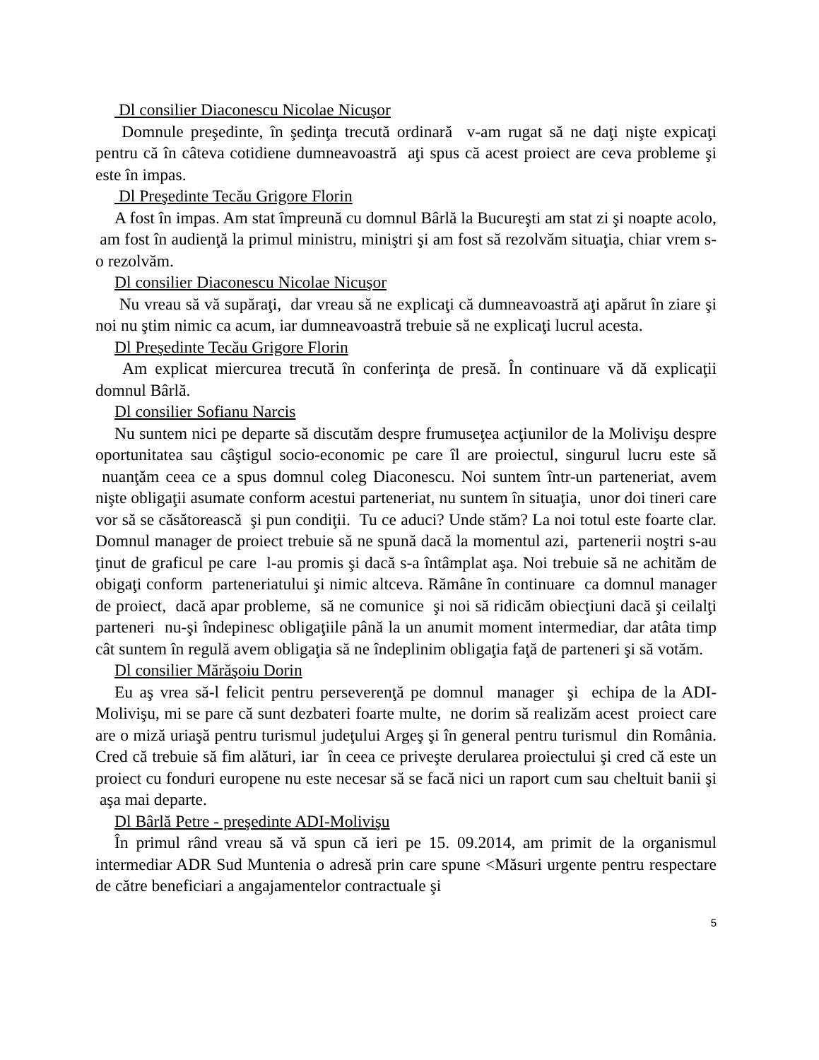Dl consilier Diaconescu Nicolae Nicuşor
Domnule preşedinte, în şedinţa trecută ordinară v-am rugat să ne daţi nişte expicaţi pentru că în câteva cotidiene dumneavoastră aţi spus că acest proiect are ceva probleme şi este în impas.
Dl Preşedinte Tecău Grigore Florin
A fost în impas. Am stat împreună cu domnul Bârlă la Bucureşti am stat zi şi noapte acolo, am fost în audienţă la primul ministru, miniştri şi am fost să rezolvăm situaţia, chiar vrem s-o rezolvăm.
Dl consilier Diaconescu Nicolae Nicuşor
Nu vreau să vă supăraţi, dar vreau să ne explicaţi că dumneavoastră aţi apărut în ziare şi noi nu ştim nimic ca acum, iar dumneavoastră trebuie să ne explicaţi lucrul acesta.
Dl Preşedinte Tecău Grigore Florin
Am explicat miercurea trecută în conferinţa de presă. În continuare vă dă explicaţii domnul Bârlă.
Dl consilier Sofianu Narcis
Nu suntem nici pe departe să discutăm despre frumuseţea acţiunilor de la Molivişu despre oportunitatea sau câştigul socio-economic pe care îl are proiectul, singurul lucru este să nuanţăm ceea ce a spus domnul coleg Diaconescu. Noi suntem într-un parteneriat, avem nişte obligaţii asumate conform acestui parteneriat, nu suntem în situaţia, unor doi tineri care vor să se căsătorească şi pun condiţii. Tu ce aduci? Unde stăm? La noi totul este foarte clar. Domnul manager de proiect trebuie să ne spună dacă la momentul azi, partenerii noştri s-au ţinut de graficul pe care l-au promis şi dacă s-a întâmplat aşa. Noi trebuie să ne achităm de obigaţi conform parteneriatului şi nimic altceva. Rămâne în continuare ca domnul manager de proiect, dacă apar probleme, să ne comunice şi noi să ridicăm obiecţiuni dacă şi ceilalţi parteneri nu-şi îndepinesc obligaţiile până la un anumit moment intermediar, dar atâta timp cât suntem în regulă avem obligaţia să ne îndeplinim obligaţia faţă de parteneri şi să votăm.
Dl consilier Mărăşoiu Dorin
Eu aş vrea să-l felicit pentru perseverenţă pe domnul manager şi echipa de la ADI-Molivişu, mi se pare că sunt dezbateri foarte multe, ne dorim să realizăm acest proiect care are o miză uriaşă pentru turismul judeţului Argeş şi în general pentru turismul din România. Cred că trebuie să fim alături, iar în ceea ce priveşte derularea proiectului şi cred că este un proiect cu fonduri europene nu este necesar să se facă nici un raport cum sau cheltuit banii şi aşa mai departe.
Dl Bârlă Petre - preşedinte ADI-Molivişu
În primul rând vreau să vă spun că ieri pe 15. 09.2014, am primit de la organismul intermediar ADR Sud Muntenia o adresă prin care spune <Măsuri urgente pentru respectare de către beneficiari a angajamentelor contractuale şi
5